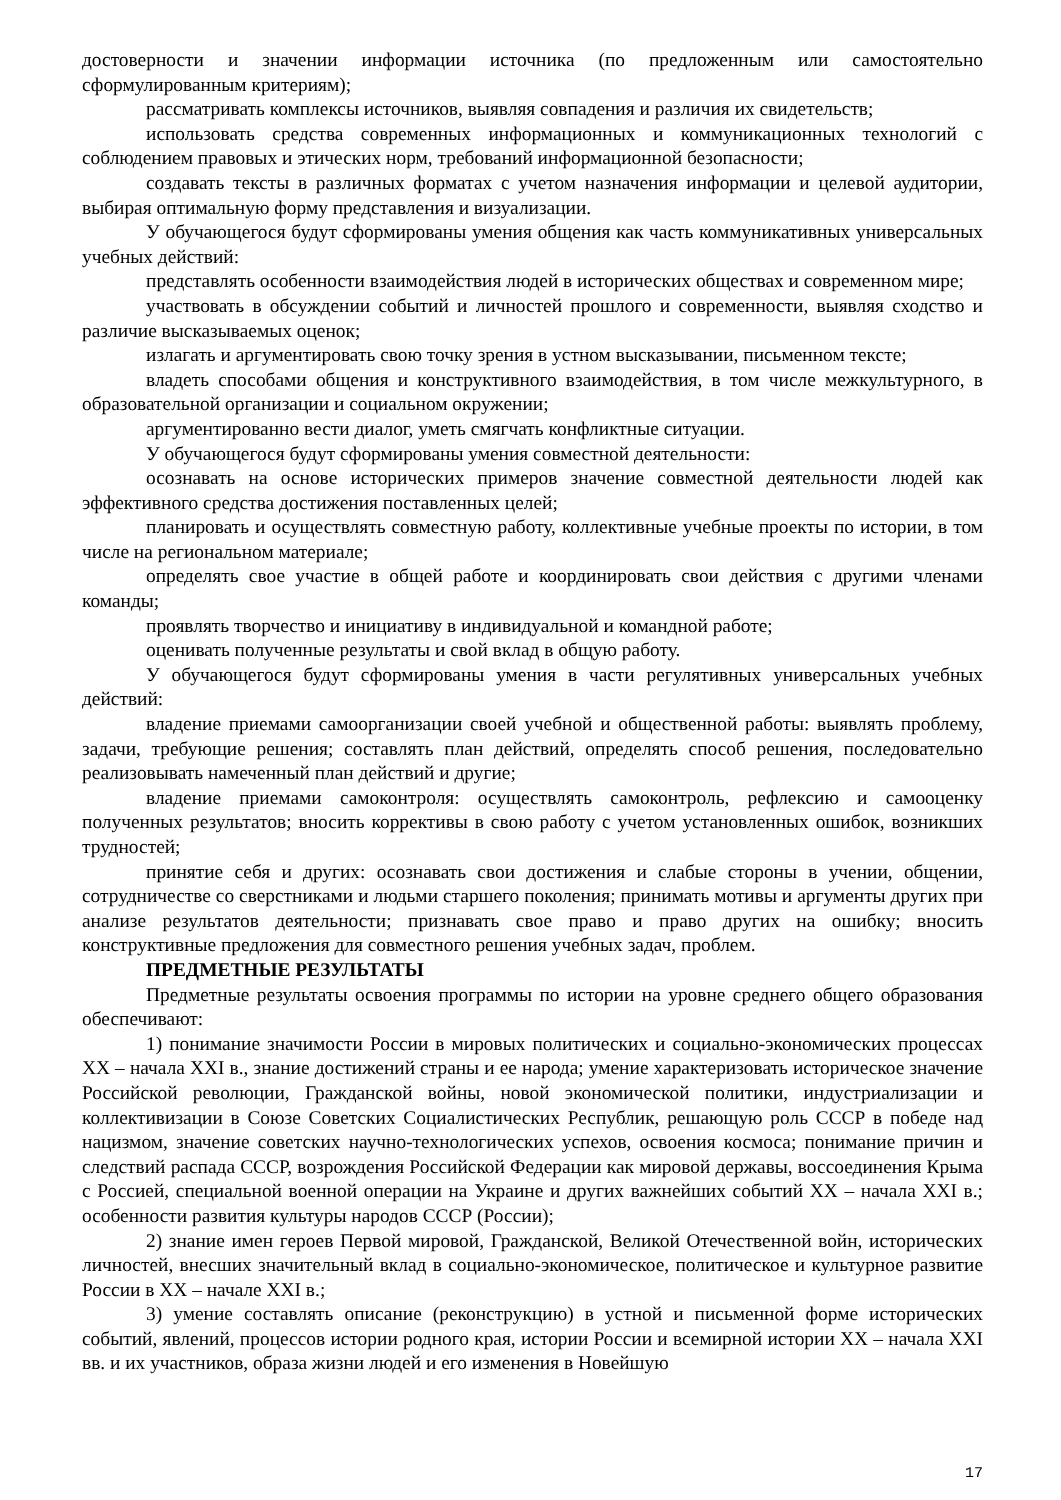достоверности и значении информации источника (по предложенным или самостоятельно сформулированным критериям);
рассматривать комплексы источников, выявляя совпадения и различия их свидетельств;
использовать средства современных информационных и коммуникационных технологий с соблюдением правовых и этических норм, требований информационной безопасности;
создавать тексты в различных форматах с учетом назначения информации и целевой аудитории, выбирая оптимальную форму представления и визуализации.
У обучающегося будут сформированы умения общения как часть коммуникативных универсальных учебных действий:
представлять особенности взаимодействия людей в исторических обществах и современном мире;
участвовать в обсуждении событий и личностей прошлого и современности, выявляя сходство и различие высказываемых оценок;
излагать и аргументировать свою точку зрения в устном высказывании, письменном тексте;
владеть способами общения и конструктивного взаимодействия, в том числе межкультурного, в образовательной организации и социальном окружении;
аргументированно вести диалог, уметь смягчать конфликтные ситуации.
У обучающегося будут сформированы умения совместной деятельности:
осознавать на основе исторических примеров значение совместной деятельности людей как эффективного средства достижения поставленных целей;
планировать и осуществлять совместную работу, коллективные учебные проекты по истории, в том числе на региональном материале;
определять свое участие в общей работе и координировать свои действия с другими членами команды;
проявлять творчество и инициативу в индивидуальной и командной работе;
оценивать полученные результаты и свой вклад в общую работу.
У обучающегося будут сформированы умения в части регулятивных универсальных учебных действий:
владение приемами самоорганизации своей учебной и общественной работы: выявлять проблему, задачи, требующие решения; составлять план действий, определять способ решения, последовательно реализовывать намеченный план действий и другие;
владение приемами самоконтроля: осуществлять самоконтроль, рефлексию и самооценку полученных результатов; вносить коррективы в свою работу с учетом установленных ошибок, возникших трудностей;
принятие себя и других: осознавать свои достижения и слабые стороны в учении, общении, сотрудничестве со сверстниками и людьми старшего поколения; принимать мотивы и аргументы других при анализе результатов деятельности; признавать свое право и право других на ошибку; вносить конструктивные предложения для совместного решения учебных задач, проблем.
ПРЕДМЕТНЫЕ РЕЗУЛЬТАТЫ
Предметные результаты освоения программы по истории на уровне среднего общего образования обеспечивают:
1) понимание значимости России в мировых политических и социально-экономических процессах XX – начала XXI в., знание достижений страны и ее народа; умение характеризовать историческое значение Российской революции, Гражданской войны, новой экономической политики, индустриализации и коллективизации в Союзе Советских Социалистических Республик, решающую роль СССР в победе над нацизмом, значение советских научно-технологических успехов, освоения космоса; понимание причин и следствий распада СССР, возрождения Российской Федерации как мировой державы, воссоединения Крыма с Россией, специальной военной операции на Украине и других важнейших событий XX – начала XXI в.; особенности развития культуры народов СССР (России);
2) знание имен героев Первой мировой, Гражданской, Великой Отечественной войн, исторических личностей, внесших значительный вклад в социально-экономическое, политическое и культурное развитие России в XX – начале XXI в.;
3) умение составлять описание (реконструкцию) в устной и письменной форме исторических событий, явлений, процессов истории родного края, истории России и всемирной истории XX – начала XXI вв. и их участников, образа жизни людей и его изменения в Новейшую
17